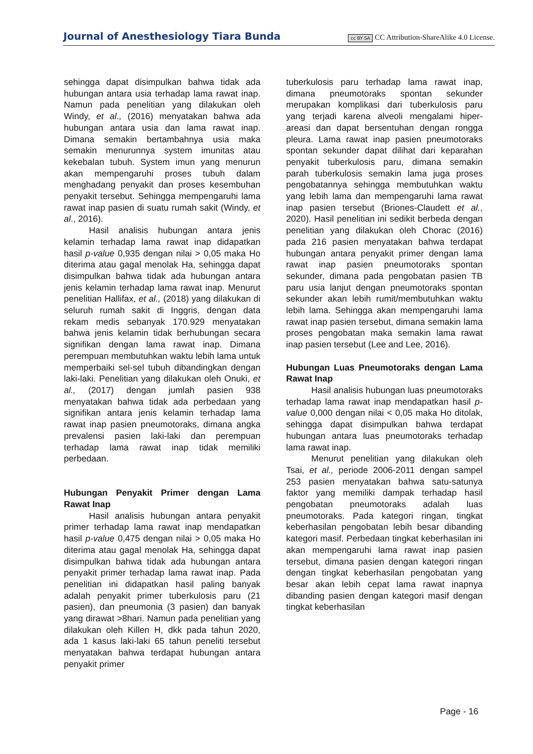Journal of Anesthesiology Tiara Bunda cc BY SA CC Attribution-ShareAlike 4.0 License.
sehingga dapat disimpulkan bahwa tidak ada hubungan antara usia terhadap lama rawat inap. Namun pada penelitian yang dilakukan oleh Windy, et al., (2016) menyatakan bahwa ada hubungan antara usia dan lama rawat inap. Dimana semakin bertambahnya usia maka semakin menurunnya system imunitas atau kekebalan tubuh. System imun yang menurun akan mempengaruhi proses tubuh dalam menghadang penyakit dan proses kesembuhan penyakit tersebut. Sehingga mempengaruhi lama rawat inap pasien di suatu rumah sakit (Windy, et al., 2016).
Hasil analisis hubungan antara jenis kelamin terhadap lama rawat inap didapatkan hasil p-value 0,935 dengan nilai > 0,05 maka Ho diterima atau gagal menolak Ha, sehingga dapat disimpulkan bahwa tidak ada hubungan antara jenis kelamin terhadap lama rawat inap. Menurut penelitian Hallifax, et al., (2018) yang dilakukan di seluruh rumah sakit di Inggris, dengan data rekam medis sebanyak 170.929 menyatakan bahwa jenis kelamin tidak berhubungan secara signifikan dengan lama rawat inap. Dimana perempuan membutuhkan waktu lebih lama untuk memperbaiki sel-sel tubuh dibandingkan dengan laki-laki. Penelitian yang dilakukan oleh Onuki, et al., (2017) dengan jumlah pasien 938 menyatakan bahwa tidak ada perbedaan yang signifikan antara jenis kelamin terhadap lama rawat inap pasien pneumotoraks, dimana angka prevalensi pasien laki-laki dan perempuan terhadap lama rawat inap tidak memiliki perbedaan.
Hubungan Penyakit Primer dengan Lama Rawat Inap
Hasil analisis hubungan antara penyakit primer terhadap lama rawat inap mendapatkan hasil p-value 0,475 dengan nilai > 0,05 maka Ho diterima atau gagal menolak Ha, sehingga dapat disimpulkan bahwa tidak ada hubungan antara penyakit primer terhadap lama rawat inap. Pada penelitian ini didapatkan hasil paling banyak adalah penyakit primer tuberkulosis paru (21 pasien), dan pneumonia (3 pasien) dan banyak yang dirawat >8hari. Namun pada penelitian yang dilakukan oleh Killen H, dkk pada tahun 2020, ada 1 kasus laki-laki 65 tahun peneliti tersebut menyatakan bahwa terdapat hubungan antara penyakit primer
tuberkulosis paru terhadap lama rawat inap, dimana pneumotoraks spontan sekunder merupakan komplikasi dari tuberkulosis paru yang terjadi karena alveoli mengalami hiper-areasi dan dapat bersentuhan dengan rongga pleura. Lama rawat inap pasien pneumotoraks spontan sekunder dapat dilihat dari keparahan penyakit tuberkulosis paru, dimana semakin parah tuberkulosis semakin lama juga proses pengobatannya sehingga membutuhkan waktu yang lebih lama dan mempengaruhi lama rawat inap pasien tersebut (Briones-Claudett et al., 2020). Hasil penelitian ini sedikit berbeda dengan penelitian yang dilakukan oleh Chorac (2016) pada 216 pasien menyatakan bahwa terdapat hubungan antara penyakit primer dengan lama rawat inap pasien pneumotoraks spontan sekunder, dimana pada pengobatan pasien TB paru usia lanjut dengan pneumotoraks spontan sekunder akan lebih rumit/membutuhkan waktu lebih lama. Sehingga akan mempengaruhi lama rawat inap pasien tersebut, dimana semakin lama proses pengobatan maka semakin lama rawat inap pasien tersebut (Lee and Lee, 2016).
Hubungan Luas Pneumotoraks dengan Lama Rawat Inap
Hasil analisis hubungan luas pneumotoraks terhadap lama rawat inap mendapatkan hasil p-value 0,000 dengan nilai < 0,05 maka Ho ditolak, sehingga dapat disimpulkan bahwa terdapat hubungan antara luas pneumotoraks terhadap lama rawat inap.
Menurut penelitian yang dilakukan oleh Tsai, et al., periode 2006-2011 dengan sampel 253 pasien menyatakan bahwa satu-satunya faktor yang memiliki dampak terhadap hasil pengobatan pneumotoraks adalah luas pneumotoraks. Pada kategori ringan, tingkat keberhasilan pengobatan lebih besar dibanding kategori masif. Perbedaan tingkat keberhasilan ini akan mempengaruhi lama rawat inap pasien tersebut, dimana pasien dengan kategori ringan dengan tingkat keberhasilan pengobatan yang besar akan lebih cepat lama rawat inapnya dibanding pasien dengan kategori masif dengan tingkat keberhasilan
Page - 16